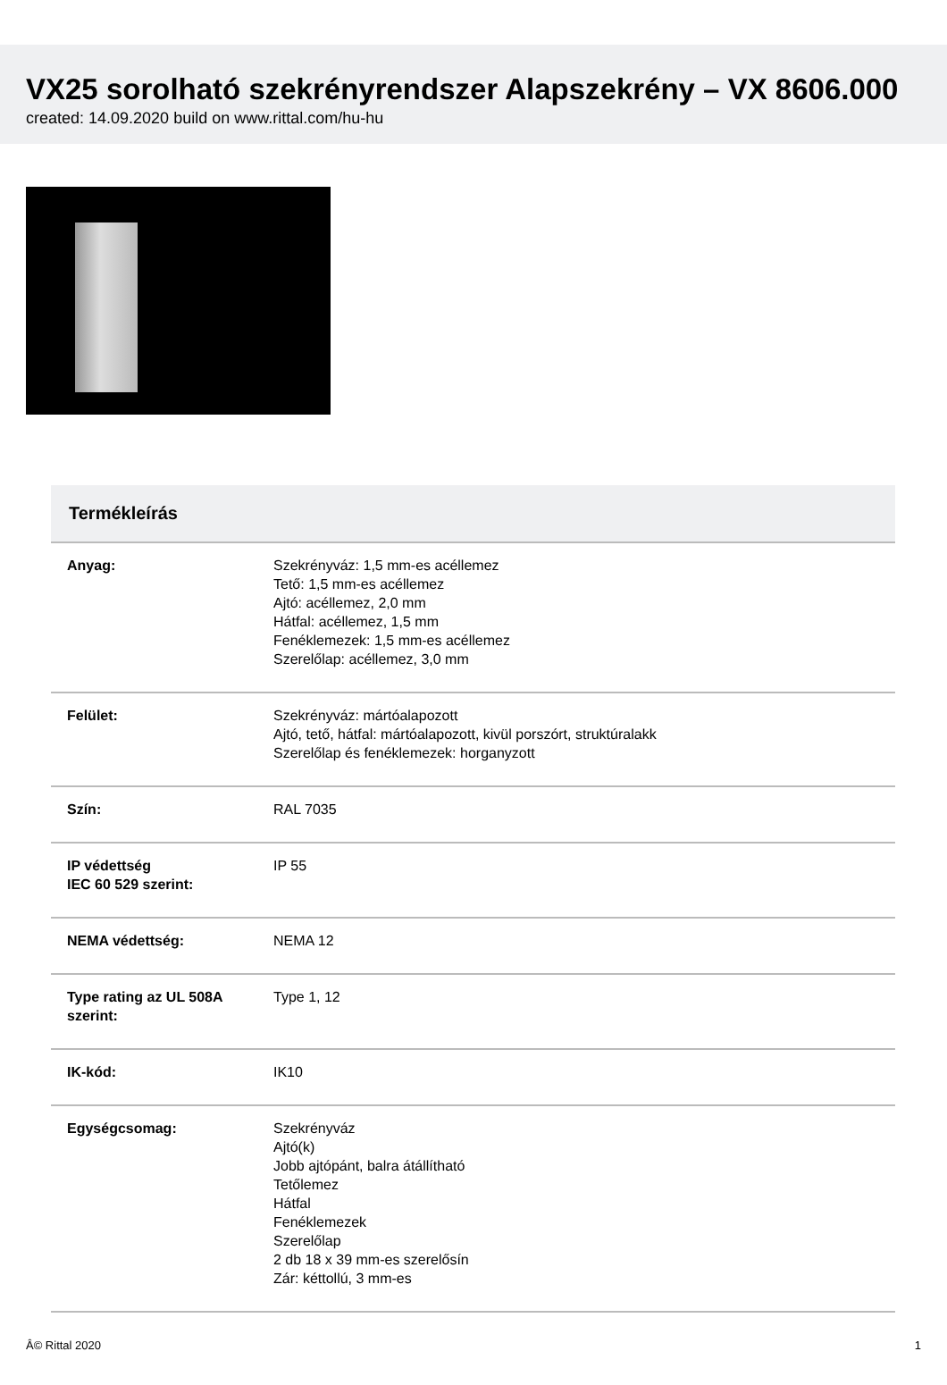VX25 sorolható szekrényrendszer Alapszekrény – VX 8606.000
created: 14.09.2020 build on www.rittal.com/hu-hu
| Termékleírás | |
| --- | --- |
| Anyag: | Szekrényváz: 1,5 mm-es acéllemez Tető: 1,5 mm-es acéllemez Ajtó: acéllemez, 2,0 mm Hátfal: acéllemez, 1,5 mm Fenéklemezek: 1,5 mm-es acéllemez Szerelőlap: acéllemez, 3,0 mm |
| Felület: | Szekrényváz: mártóalapozott Ajtó, tető, hátfal: mártóalapozott, kivül porszórt, struktúralakk Szerelőlap és fenéklemezek: horganyzott |
| Szín: | RAL 7035 |
| IP védettség IEC 60 529 szerint: | IP 55 |
| NEMA védettség: | NEMA 12 |
| Type rating az UL 508A szerint: | Type 1, 12 |
| IK-kód: | IK10 |
| Egységcsomag: | Szekrényváz Ajtó(k) Jobb ajtópánt, balra átállítható Tetőlemez Hátfal Fenéklemezek Szerelőlap 2 db 18 x 39 mm-es szerelősín Zár: kéttollú, 3 mm-es |
Â© Rittal 2020 1